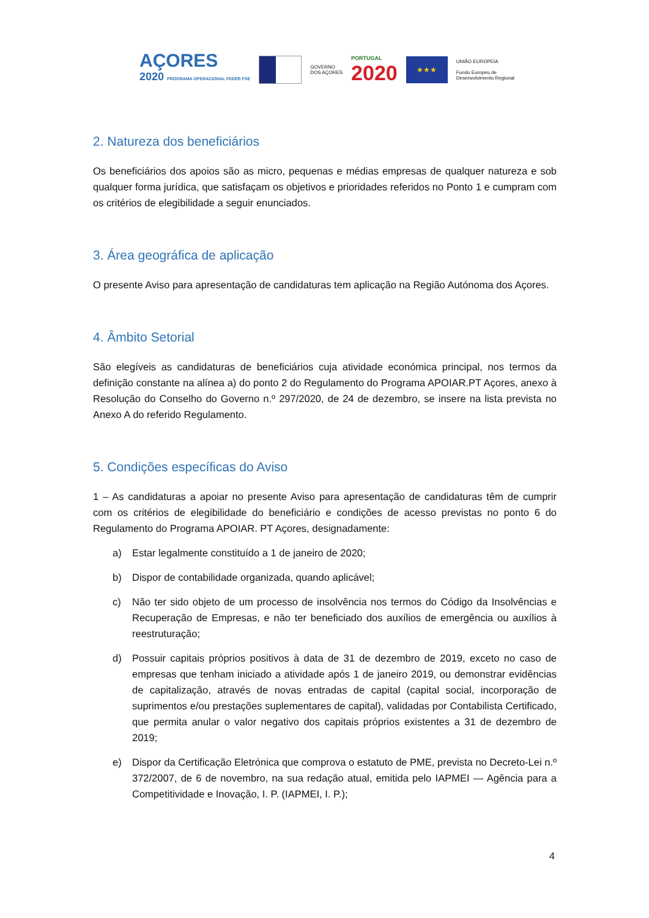AÇORES
2020 PROGRAMA OPERACIONAL FEDER FSE
GOVERNO
DOS AÇORES
PORTUGAL
2020
★★★
UNIÃO EUROPEIA
Fundo Europeu de
Desenvolvimento Regional
2. Natureza dos beneficiários
Os beneficiários dos apoios são as micro, pequenas e médias empresas de qualquer natureza e sob qualquer forma jurídica, que satisfaçam os objetivos e prioridades referidos no Ponto 1 e cumpram com os critérios de elegibilidade a seguir enunciados.
3. Área geográfica de aplicação
O presente Aviso para apresentação de candidaturas tem aplicação na Região Autónoma dos Açores.
4. Âmbito Setorial
São elegíveis as candidaturas de beneficiários cuja atividade económica principal, nos termos da definição constante na alínea a) do ponto 2 do Regulamento do Programa APOIAR.PT Açores, anexo à Resolução do Conselho do Governo n.º 297/2020, de 24 de dezembro, se insere na lista prevista no Anexo A do referido Regulamento.
5. Condições específicas do Aviso
1 – As candidaturas a apoiar no presente Aviso para apresentação de candidaturas têm de cumprir com os critérios de elegibilidade do beneficiário e condições de acesso previstas no ponto 6 do Regulamento do Programa APOIAR. PT Açores, designadamente:
a) Estar legalmente constituído a 1 de janeiro de 2020;
b) Dispor de contabilidade organizada, quando aplicável;
c) Não ter sido objeto de um processo de insolvência nos termos do Código da Insolvências e Recuperação de Empresas, e não ter beneficiado dos auxílios de emergência ou auxílios à reestruturação;
d) Possuir capitais próprios positivos à data de 31 de dezembro de 2019, exceto no caso de empresas que tenham iniciado a atividade após 1 de janeiro 2019, ou demonstrar evidências de capitalização, através de novas entradas de capital (capital social, incorporação de suprimentos e/ou prestações suplementares de capital), validadas por Contabilista Certificado, que permita anular o valor negativo dos capitais próprios existentes a 31 de dezembro de 2019;
e) Dispor da Certificação Eletrónica que comprova o estatuto de PME, prevista no Decreto-Lei n.º 372/2007, de 6 de novembro, na sua redação atual, emitida pelo IAPMEI — Agência para a Competitividade e Inovação, I. P. (IAPMEI, I. P.);
4